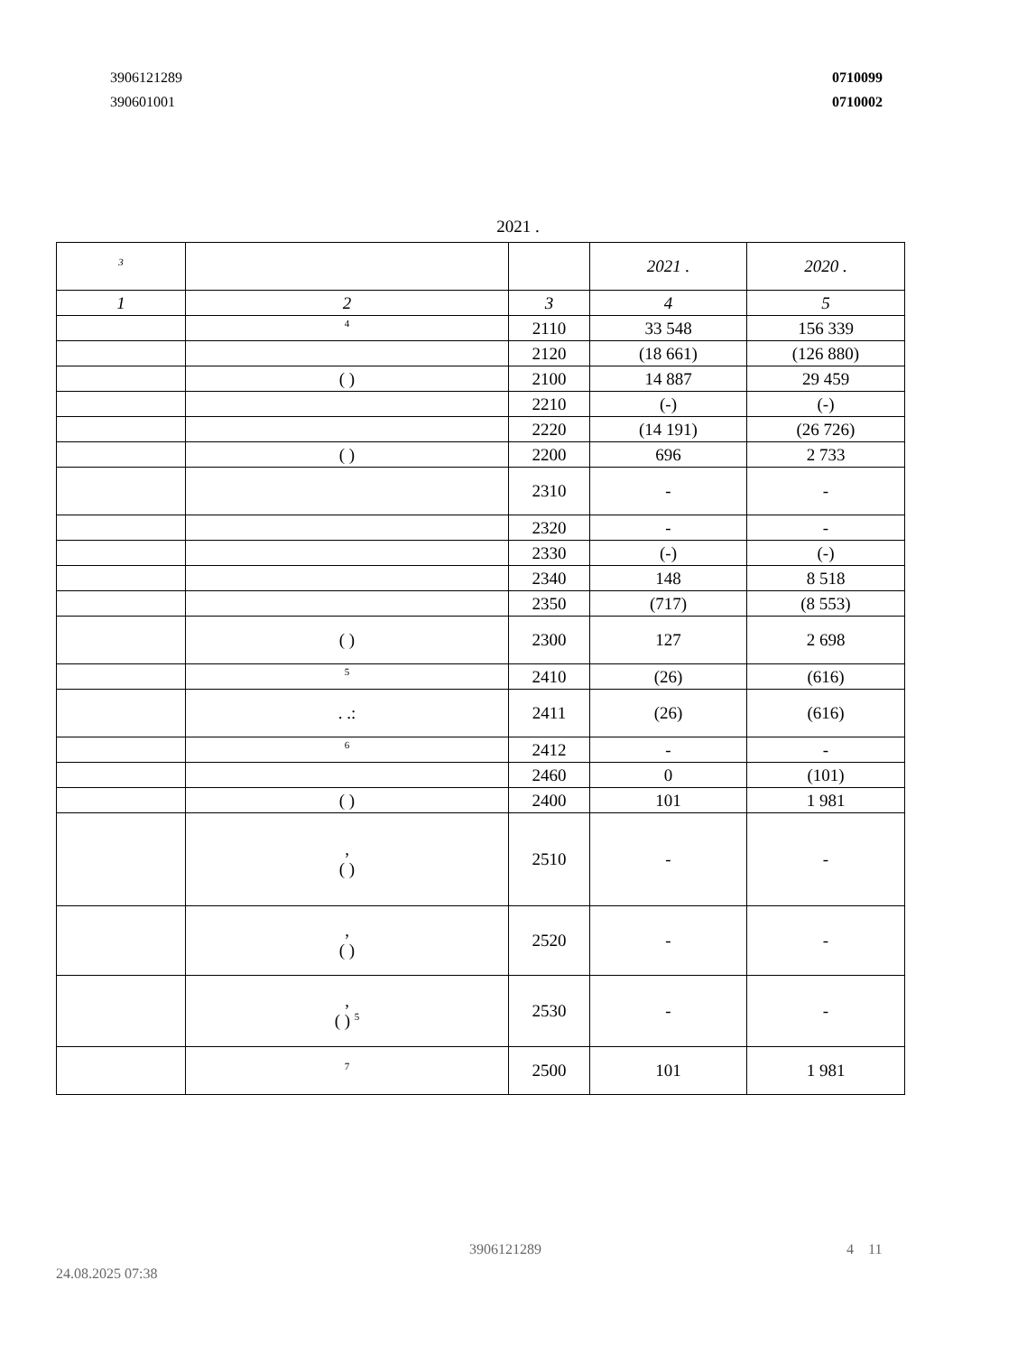3906121289 0710099
390601001 0710002
2021 .
| <sup>3</sup> | | | 2021 . | 2020 . |
| --- | --- | --- | --- | --- |
| 1 | 2 | 3 | 4 | 5 |
| | <sup>4</sup> | 2110 | 33 548 | 156 339 |
| | | 2120 | (18 661) | (126 880) |
| | ( ) | 2100 | 14 887 | 29 459 |
| | | 2210 | (-) | (-) |
| | | 2220 | (14 191) | (26 726) |
| | ( ) | 2200 | 696 | 2 733 |
| | | 2310 | - | - |
| | | 2320 | - | - |
| | | 2330 | (-) | (-) |
| | | 2340 | 148 | 8 518 |
| | | 2350 | (717) | (8 553) |
| | ( ) | 2300 | 127 | 2 698 |
| | <sup>5</sup> | 2410 | (26) | (616) |
| | . .: | 2411 | (26) | (616) |
| | <sup>6</sup> | 2412 | - | - |
| | | 2460 | 0 | (101) |
| | ( ) | 2400 | 101 | 1 981 |
| | , ( ) | 2510 | - | - |
| | , ( ) | 2520 | - | - |
| | , ( ) <sup>5</sup> | 2530 | - | - |
| | <sup>7</sup> | 2500 | 101 | 1 981 |
3906121289 4 11
24.08.2025 07:38